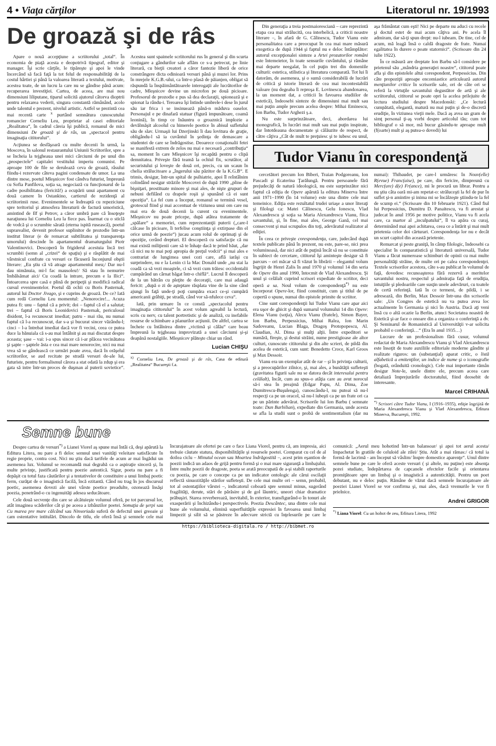4 • Viaţa cărţilor Literatorul nr. 19/1993
De groază şi de râs
Apare o nouă accepţiune a scriitorului „total“. În economia de piaţă acesta e deopotrivă tipograf, editor şi manager. Îşi scrie cărţile, le tipăreşte şi apoi le vinde încercând să facă faţă la tot felul de responsabilităţi de la costul hârtiei şi până la valoarea literară a textului, motivate, acestea toate, de un lucru la care nu se gândise până acum: recuperarea investiţiei. Cartea, de aceea, are mai nou dimensiuni liliputane, tiparul solicită ajutorul câtorva dioptrii pentru relaxarea vederii, singura constantă rămânând, acolo unde talentul e prezent, nivelul artistic. Astfel se prezintă cea mai recentă carte <sup>x</sup> purtând semnătura cunoscutului romancier Corneliu Leu, proprietar al casei editoriale „Realitatea“, în cadrul căreia îşi publică, romanul de mici dimensiuni De groază şi de râs, un „spectacol pentru imaginaţia cititorului“.
Acţiunea se desfăşoară cu multe decenii în urmă, la Moscova, în salonul restaurantului Uniunii Scriitorilor, spre a se încheia la tejgheaua unei mici cârciumi de pe unul din „prospectele“ capitalei vestitului imperiu comunist. Pe aproape 100 de file se derulează ceva de groază, râsului fiindu-i rezervate câteva pagini condensate de umor. La una dintre mese, poetul Mleşnicov fost cândva futurist, împreună cu Sofia Panfilova, soţia sa, negociază cu funcţionarul de la cadre posibilitatea (fericită!) a ocupării unui apartament cu două camere în Ostankino, cartierul de rezidenţă al scriitorimii ruse. Evenimentele se îndreaptă cu repeziciune spre teritoriul şi atmosfera literaturii de factură umoristică, amintind de Ilf şi Petrov, a căror umbră pare că însoţeşte naraţiunea lui Corneliu Leu la fiece pas. Înarmat cu o sticlă de vodcă şi o scrumbie sărată (eterna ispită rusească), poetul suprarealist, devenit profesor suplinitor de prozodie într-un institut literar (e de remarcat subtilitatea şi transparenţa umorului) descinde în apartamentul dramaturgului Piotr Valentinovici. Descoperă în frigiderul acestuia încă trei scrumbii (semn al „crizei“ de spaţiu) şi e răsplătit de mai vârstnicul confrate cu versuri ce făcuseră înconjurul obştii literare: „Eu ştiu că vă atrage apartamentul meu;/ Dar nu-l dau nimănuia, mi-l fac mausoleu!/ Să stau în nemurire îmbălsămat aici/ Cu coadă la intrare, precum e la Ilici“. Întoarcerea spre casă e plină de peripeţii şi modifică radical cursul evenimentelor. Poetul dă ochii cu Boris Pasternak, autorul lui Doctor Jivago, şi e cuprins de groază. De ce? Iată cum redă Corneliu Leu momentul: „Nenorocire!... Acuza putea fi: unu – faptul că a privit; doi – faptul că el a salutat; trei – faptul că Boris Leonidovici Pasternak, periculosul disident, l-a recunoscut imediat; patru - mai rău, nu numai faptul că l-a recunoscut, dar s-a şi bucurat sincer văzându-l; cinci – l-a întrebat imediat dacă vor fi vecini, ceea ce putea duce la bănuiala că s-au mai întâlnit şi au mai discutat despre aceasta; şase – vai: i-a spus sincer că i-ar plăcea vecinătatea şi şapte – şaptele ăsta e cea mai mare nenorocire, nici nu mai vrea să se gândească ce urmări poate avea, dacă în orăşelul scriitorilor, se aud recitate pe stradă versuri de-ale lui, futuriste, pentru formalismul cărora a stat odată la zdup şi era gata să intre într-un proces de duşman al puterii sovietice“. Acestea sunt spaimele scriitorului rus în general şi din scurta conjugare a gândurilor sale aflăm ce s-a petrecut, pe linie literară, cu bieţii creatori a căror fantezie liberă de orice constrângere dicta odinioară versuri până şi muzei lor. Prins în mrejele K.G.B.-ului, ca într-o plasă de păianjen, obligat să răspundă la înspăimântătoarele interogaţii ale lucrătorilor de cadre, Mleşnicov devine un microfon pe două picioare. Profesorul de prozodie e pus să dea declaraţii, spionează şi e spionat la rându-i. Teroarea îşi întinde umbrele-i dese în jurul său iar frica i se insinuează până-n măduva oaselor. Personajul e pe dinafară statuar (figură impunătoare, coamă leonină), în timp ce înăuntru o groaznică implozie a devălmăşit alcoolul cu himerele poetice în abisul sufletului său de slav. Urmaşii lui Dzerjinski îi dau lovitura de graţie, obligându-l să ia cuvântul în şedinţa de demascare a studentei de care se îndrăgostise. Deoarece conaţionalii fetei se manifestă extrem de zelos nu mai e necesară „contribuţia“ sa, moment în care Mleşnicov îşi recapătă pentru o clipă demnitatea. Priveşte fără teamă la ochiul fix, scrutător, al securistului şi loveşte de două ori, precis, cu un scaun în chelia strălucitoare a „îngerului său păzitor de la K.G.B“. E trimis, desigur, într-un spital de psihiatrie, apoi îl reîntâlnim colindând nesigur străzile Moscovei de după 1990 „pline de bişniţari, prostituate minore şi mai ales, de nişte grupuri de nebuni defilând cu drapele roşii şi spunând că ei sunt opoziţia“. La fel cum a început, romanul se termină vesel, grotescul fiind şi mai accentuat de viziunea unui om care nu mai era de două decenii la curent cu evenimentele. Mleşnicov nu poate pricepe, după atâtea tratamente de „spălare“ a memoriei, cum reprezentanţii puterii („care-l călcase în picioare, îi terfelise conştiinţa şi extirpase din el orice urmă de poezie“) jucau acum rolul de oprimaţi şi de opoziţie, cerând drepturi. El descoperă cu satisfacţie că nu mai există miliţienii care să te înhaţe dacă te prind băut, „dar că nici nu te mai poţi apropia de preţul vodcii“ şi mai ales e contrariat de lungimea unei cozi care, află iarăşi cu surprindere, nu e la Lenin ci la Mac Donald unde „nu stai la coadă ca să vezi moaştele, ci să vezi cum trăiesc occidentalii cumpărând un cârnat băgat într-o chiflă“. Lucrul îl descoperă de la un bătrân cu pleţite de decoraţii, care mai adaugă fericit: „după o zi de aşteptare răsplata vine de la sine când ajungi în faţă unde-ţi poţi cumpăra exact ce-şi cumpără americanii grăbiţi, pe stradă, când vor să-nfulece ceva“.
Iată, prin urmare în ce constă „spectacolul pentru imaginaţia cititorului“ în acest volum agreabil la lectură, scris cu nerv, cu talent portretistic şi de analiză, cu inefabile resurse de schimbare a planurilor acţiunii. De altfel, cartea se încheie cu întâlnirea dintre „victimă şi călău“ care beau împreună la tejgheaua improvizată a unei cârciumi şi-şi deapănă nostalgiile. Mleşnicov plăteşte chiar un rând.
Lucian CHIŞU
<sup>x)</sup> Corneliu Leu, De groază şi de râs, Casa de editură „Realitatea“ Bucureşti f.a.
Din generaţia a treia postmaioresciană – care reprezintă etapa cea mai strălucită, cea interbelică, a criticii noastre literare –, în afară de G. Călinescu, Tudor Vianu este personalitatea care a preocupat în cea mai mare măsură exegetica de după 1944 şi faptul nu e deloc întâmplător: autorul excepţionalei sinteze a Artei prozatorilor români este întemeietor, în toate sensurile cuvântului, şi rămâne mai departe neegalat, în cel puţin trei din domeniile culturii: estetica, stilistica şi literatura comparată. Tot lui îi datorăm, de asemenea, şi o sumă considerabilă de lucrări de critică şi istorie literară de cea mai incontestabilă valoare (nu degeaba îi reproşa E. Lovinescu abandonarea, la un moment dat, a criticii în favoarea studiilor de estetică), îndeosebi sinteze de dimensiuni mai mult sau mai puţin ample precum acelea despre: Mihai Eminescu, Ion Barbu, Tudor Arghezi ş.a.
Nu este surprinzătoare, deci, abordarea lui monografică, în lucrări mai mult sau mai puţin inspirate, dar întotdeauna documentate şi călăuzite de respect, de către câţiva „Cât de mult te preţuiesc şi te iubesc eu unul, aşa frământat cum eşti! Nici pe departe nu aduci cu recele şi doctul estet de mai acum câţiva ani. Pe acela îl admiram, dar să-ţi spun drept: nu-l iubeam. De tine, cel de acum, mă leagă însă o caldă dragoste de frate. Numai egalitatea în durere o poate statornici“. (Scrisoare din 24 iulie 1922).
În ce măsură are dreptate Ion Barbu să-l considere pe prietenul său „mândria generaţiei noastre“, cititorul poate afla şi din epistolele altui corespondent, Perpessicius. Din câte propoziţii aproape encomiastice articulează autorul menţiunilor critice în scrisorile sale, ori de câte ori se referă la virtuţile savantului degustător de artă şi ale scriitorului, cititorul se poate opri la acelea prilejuite de lectura studiului despre Macedonski: „Ce lectură cumpătată, elegantă, matură nu mai puţin şi de-o discretă erudiţie, în viziunea vieţii mele. Dacă aş avea un gram de simţ personal ţi-aş vorbi despre articolul tău; cum tot bibliograf o să mor, mă bucur găsindu-te aproape mult (f(oarte) mult şi aş putea-o dovedi) lui
Tudor Vianu în corespondenţă
cercetători precum Ion Biberi, Traian Podgoreanu, Ion Pascadi şi Ecaterina Ţarălungă. Pentru persoanele fără prejudecăţi de natură ideologică, nu este surprinzător nici faptul că ediţia de Opere apărută la editura Minerva între anii 1971–1990 (în 14 volume) este una dintre cele mai temeinice. Ediţia este rezultatul trudei uriaşe a unor literaţi şi filologi ca: Matei Călinescu, Gelu Ionescu, Vlad Alexandrescu şi soţia sa Maria Alexandrescu Vianu, fiica savantului, şi, în fine, mai ales, George Gană, cel mai consecvent şi mai scrupulos din toţi, adevăratul realizator al ediţiei.
În ceea ce priveşte corespondenţa, care, judecând după textele publicate până în prezent, nu este, pare-se, nici prea voluminoasă, dar nici atât de puţină încât să nu se constituie în subiect de cercetare, cititorul îşi aminteşte desigur să fi parcurs – ori măcar să fi văzut în librării – elegantul volum îngrijit de Henri Zalis în anul 1970 şi volumul 14 din seria de Opere din anul 1990, întocmit de Vlad Alexandrescu. Şi unul şi celălalt cuprind scrisori expediate de scriitor, deci operă a sa. Noul volum de corespondenţă<sup>*)</sup> nu este încorporat Opere-lor, fiind constituit, cum şi titlul de pe copertă o spune, numai din epistole primite de scriitor.
Cine sunt corespondenţii lui Tudor Vianu care apar aici era uşor de ghicit şi după sumarul volumului 14 din Opere: Elena Vianu (soţia), Alecu Vianu (fratele), Simon Bayer, Ion Barbu, Perpessicius, Mihai Ralea, Ion Marin Sadoveanu, Lucian Blaga, Dragoş Protopopescu, Al. Claudian, Al. Dima şi mulţi alţii. Între expeditori se numără, fireşte, şi destui străini, nume prestigioase ale altor culturi, cunoscute cititorului şi din alte scrieri, de pildă din acelea de estetică, cum sunt: Benedetto Croce, Karl Groos şi Max Dessoir.
Vianu era un exemplar atât de rar – şi în privinţa culturii, şi a preocupărilor zilnice, şi, mai ales, a bunătăţii sufleteşti (gravitatea figurii sale nu se datora decât interesului pentru celălalt), încât, cum au spus-o atâţia care au avut norocul să-i stea în preajmă (Edgar Papu, Al. Dima, Zoe Dumitrescu-Buşulenga), cunoscându-l, nu puteai să nu-l respecţi ca pe un oracol, să nu-l iubeşti ca pe un frate ori ca pe un părinte adevărat. Scrisorile lui Ion Barbu ( semnate toate: Dan Barbilian), expediate din Germania, unde acesta se afla la studii sunt o probă de sentimentalism (dar nu numai): Thibaudet, pe care-l urmăresc în Nouv(elle) R(evue) Franc(aise), pe care, din fericire, dimpreună cu Merc(ure) d(e) Fr(ance), mi le procură un librar. Pentru a nu ştiu câta oară mi-am repetat-o: străluceşti la fel de pur în suflet şi-n amintire şi inima mi se încălzeşte ştiindu-te la fel de scump ei.“ (Scrisoare din 10 februarie 1921). Când fiul lui Perpessicius, Dumitru D. Panaitescu, va fi arestat şi judecat în anul 1956 pe motive politice, Vianu va fi acela care, ca martor al „inculpatului“, îl va apăra cu curaj, determinând mai apoi achitarea, ceea ce a întărit şi mai mult prietenia celor doi cărturari. Corespondenţa lor nu e decât un scurt capitol din această prietenie.
Remarcat şi peste graniţă, în câmp filologic, îndeosebi ca specialist în comparatistică şi literatură universală, Tudor Vianu a făcut numeroase schimburi de opinii cu mai multe personalităţi străine, de multe ori pe calea corespondenţei. Textele scrisorilor acestora, câte s-au publicat în volumul de faţă, dovedesc recunoaşterea fără rezervă a meritelor savantului nostru, respectul şi admiraţia faţă de erudiţia, intuiţiile şi pledoariile care susţin unele adevăruri, cu toatele de certă referinţă. Iată în ce termeni, de pildă, i se adresează, din Berlin, Max Dessoir într-una din scrisorile sale: „Un Congres de estetică nu va putea avea loc actualmente în Germania şi nici în Austria. Dacă aţi veni însă cu o altă ocazie la Berlin, atunci Societatea noastră de Estetică şi-ar face o onoare din a organiza o conferinţă a dv. Şi Seminarul de Romanistică al Universităţii v-ar solicita probabil o conferinţă…“ (Era în anul 1935…)
Lucrare de un profesionalism fără cusur, volumul redactat de Maria Alexandrescu Vianu şi Vlad Alexandrescu este însoţit de toate auxiliile editoriale moderne gândite şi realizate riguros: un (substanţial) aparat critic, o listă alfabetică a emitenţilor, un indice de nume şi o iconografie (bogată, orânduită cronologic). Cele mai importante rămân desigur Note-le, unele dintre ele, precum aceea care detaliază împrejurările doctoratului, fiind deosebit de interesante.
Marcel CRIHANĂ
<sup>*)</sup> Scrisori către Tudor Vianu, I (1916–1935), ediţie îngrijită de Maria Alexandrescu Vianu şi Vlad Alexandrescu, Editura Minerva, Bucureşti, 1992.
Semne bune
Despre cartea de versuri<sup>*)</sup> a Lianei Viorel aş spune mai întâi că, deşi apărută la Editura Litera, nu pare a fi deloc semnul unei vanităţi veleitare satisfăcute în regie proprie, contra cost. Nici nu ştiu dacă tarifele de acum ar mai îngădui un asemenea lux. Volumul se recomandă mai degrabă ca o aspiraţie sinceră şi, în multe privinţe, justificată pentru poezie autentică. Sigur, poeta nu pare a fi depăşit cu totul faza căutărilor şi a tentativelor de constituire a unui limbaj poetic ferm, curăţat de o imagistică facilă, încă ezitantă. Când nu trag în jos discursul poetic, asemenea dovezi ale unei vârste poetice preadulte, ozonează însăşi poezia, penetrând-o cu ingenuităţi adesea seducătoare.
Cele două secvenţe din care se alcătuieşte volumul oferă, pe tot parcursul lor, atât imaginea scăderilor cât şi pe aceea a izbânzilor poetei. Somaţia de şerpi sau Cu marea pre mare călcând sau Ninsoriada suferă de defectul unei greoaie şi cam ostentative intitulări. Dincolo de titlu, ele oferă însă şi semnele cele mai încurajatoare ale ofertei pe care o face Liana Viorel, pentru că, am impresia, aici trebuie căutate statura, disponibilităţile şi resursele poetei. Comparat cu cel de al doilea ciclu – Minutul ocean sau Moartea îndrăgostită –, acest prim eşantion de poezii indică un adaos de grijă pentru formă şi o mai mare siguranţă a limbajului. Între multe poezii de dragoste, poeta se arată preocupată de a-şi stabili raporturile cu poezia, pe care o concepe ca pe un indicator ontologic ale cărui oscilaţii reflectă sinuozităţile stărilor sufleteşti. De cele mai multe ori – semn, probabil, tot al ostentaţiilor vârstei –, indicatorul coboară spre semnul minus, sugerând fragilităţi, derute, stări de părăsire şi de gol lăuntric, uneori chiar dramatice prăbuşiri. Starea reverberează, inevitabil, în exterior, transfigurând-o în tonuri ale exasperării şi închizându-i perspectivele. Poezia Descântec, una dintre cele mai bune ale volumului, elimină superfluităţile expresiei în favoarea unui limbaj limpezit şi silit să se păstreze în adecvare strictă cu înţelesurile pe care le comunică: „Aerul meu hohotind într-un balansoar/ şi apoi tot aerul acesta/ împachetat în gratiile de celuloid ale zilei/ Ştiu. Atât a mai rămas:/ că totul ia formă de lacrimă - am început să vâslim/ înspre domestice aparenţe“. Unul dintre semnele bune pe care le oferă aceste versuri ( şi altele, nu puţine) este absenţa pozei studiate, îndepărtarea de capcanele efectelor facile şi orientarea promiţătoare spre un limbaj şi o imagistică a autenticităţii. Pentru un poet debutant, nu e deloc puţin. Rămâne de văzut dacă semnele încurajatoare ale poeziei Lianei Viorel se vor confirma şi, mai ales, dacă vremurile le vor fi prielnice.
Andrei GRIGOR
<sup>*)</sup> Liana Viorel: Cu un hohot de zeu, Editura Litera, 1992
https://biblioteca-digitala.ro / http://bibmet.ro